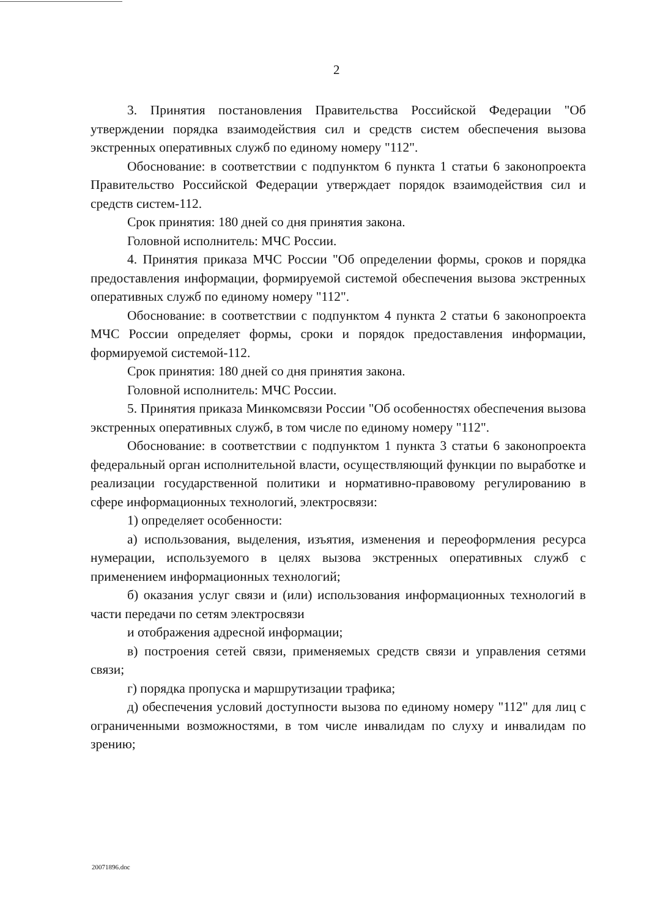2
3. Принятия постановления Правительства Российской Федерации "Об утверждении порядка взаимодействия сил и средств систем обеспечения вызова экстренных оперативных служб по единому номеру "112".
Обоснование: в соответствии с подпунктом 6 пункта 1 статьи 6 законопроекта Правительство Российской Федерации утверждает порядок взаимодействия сил и средств систем-112.
Срок принятия: 180 дней со дня принятия закона.
Головной исполнитель: МЧС России.
4. Принятия приказа МЧС России "Об определении формы, сроков и порядка предоставления информации, формируемой системой обеспечения вызова экстренных оперативных служб по единому номеру "112".
Обоснование: в соответствии с подпунктом 4 пункта 2 статьи 6 законопроекта МЧС России определяет формы, сроки и порядок предоставления информации, формируемой системой-112.
Срок принятия: 180 дней со дня принятия закона.
Головной исполнитель: МЧС России.
5. Принятия приказа Минкомсвязи России "Об особенностях обеспечения вызова экстренных оперативных служб, в том числе по единому номеру "112".
Обоснование: в соответствии с подпунктом 1 пункта 3 статьи 6 законопроекта федеральный орган исполнительной власти, осуществляющий функции по выработке и реализации государственной политики и нормативно-правовому регулированию в сфере информационных технологий, электросвязи:
1) определяет особенности:
а) использования, выделения, изъятия, изменения и переоформления ресурса нумерации, используемого в целях вызова экстренных оперативных служб с применением информационных технологий;
б) оказания услуг связи и (или) использования информационных технологий в части передачи по сетям электросвязи
и отображения адресной информации;
в) построения сетей связи, применяемых средств связи и управления сетями связи;
г) порядка пропуска и маршрутизации трафика;
д) обеспечения условий доступности вызова по единому номеру "112" для лиц с ограниченными возможностями, в том числе инвалидам по слуху и инвалидам по зрению;
20071896.doc